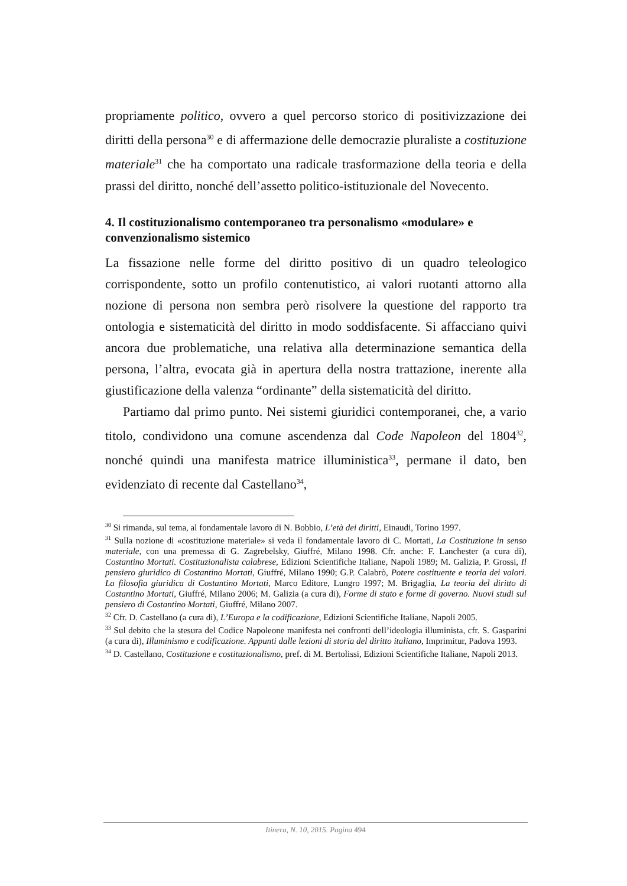propriamente politico, ovvero a quel percorso storico di positivizzazione dei diritti della persona<sup>30</sup> e di affermazione delle democrazie pluraliste a costituzione materiale<sup>31</sup> che ha comportato una radicale trasformazione della teoria e della prassi del diritto, nonché dell’assetto politico-istituzionale del Novecento.
4. Il costituzionalismo contemporaneo tra personalismo «modulare» e convenzionalismo sistemico
La fissazione nelle forme del diritto positivo di un quadro teleologico corrispondente, sotto un profilo contenutistico, ai valori ruotanti attorno alla nozione di persona non sembra però risolvere la questione del rapporto tra ontologia e sistematicità del diritto in modo soddisfacente. Si affacciano quivi ancora due problematiche, una relativa alla determinazione semantica della persona, l’altra, evocata già in apertura della nostra trattazione, inerente alla giustificazione della valenza “ordinante” della sistematicità del diritto.
Partiamo dal primo punto. Nei sistemi giuridici contemporanei, che, a vario titolo, condividono una comune ascendenza dal Code Napoleon del 1804<sup>32</sup>, nonché quindi una manifesta matrice illuministica<sup>33</sup>, permane il dato, ben evidenziato di recente dal Castellano<sup>34</sup>,
<sup>30</sup> Si rimanda, sul tema, al fondamentale lavoro di N. Bobbio, L’età dei diritti, Einaudi, Torino 1997.
<sup>31</sup> Sulla nozione di «costituzione materiale» si veda il fondamentale lavoro di C. Mortati, La Costituzione in senso materiale, con una premessa di G. Zagrebelsky, Giuffré, Milano 1998. Cfr. anche: F. Lanchester (a cura di), Costantino Mortati. Costituzionalista calabrese, Edizioni Scientifiche Italiane, Napoli 1989; M. Galizia, P. Grossi, Il pensiero giuridico di Costantino Mortati, Giuffré, Milano 1990; G.P. Calabrò, Potere costituente e teoria dei valori. La filosofia giuridica di Costantino Mortati, Marco Editore, Lungro 1997; M. Brigaglia, La teoria del diritto di Costantino Mortati, Giuffré, Milano 2006; M. Galizia (a cura di), Forme di stato e forme di governo. Nuovi studi sul pensiero di Costantino Mortati, Giuffré, Milano 2007.
<sup>32</sup> Cfr. D. Castellano (a cura di), L’Europa e la codificazione, Edizioni Scientifiche Italiane, Napoli 2005.
<sup>33</sup> Sul debito che la stesura del Codice Napoleone manifesta nei confronti dell’ideologia illuminista, cfr. S. Gasparini (a cura di), Illuminismo e codificazione. Appunti dalle lezioni di storia del diritto italiano, Imprimitur, Padova 1993.
<sup>34</sup> D. Castellano, Costituzione e costituzionalismo, pref. di M. Bertolissi, Edizioni Scientifiche Italiane, Napoli 2013.
Itinera, N. 10, 2015. Pagina 494